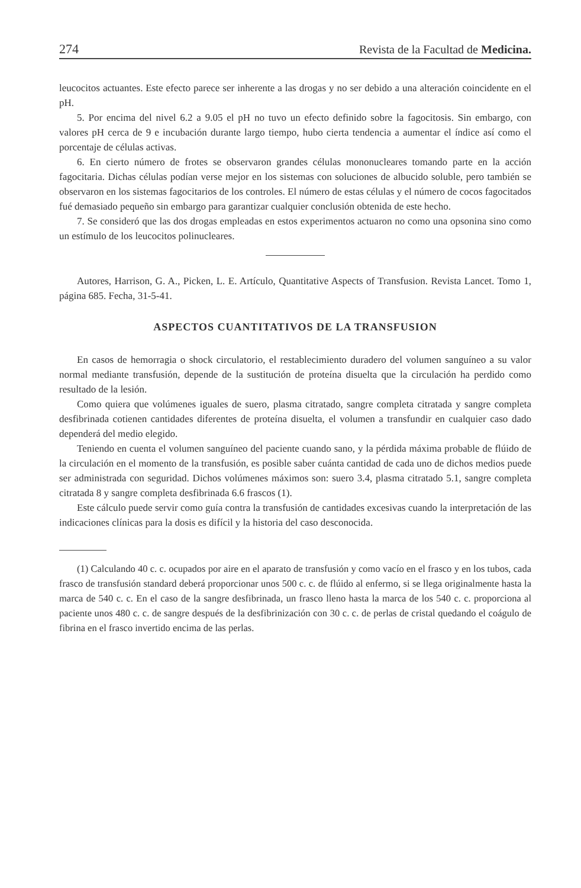274 Revista de la Facultad de Medicina.
leucocitos actuantes. Este efecto parece ser inherente a las drogas y no ser debido a una alteración coincidente en el pH.
5. Por encima del nivel 6.2 a 9.05 el pH no tuvo un efecto definido sobre la fagocitosis. Sin embargo, con valores pH cerca de 9 e incubación durante largo tiempo, hubo cierta tendencia a aumentar el índice así como el porcentaje de células activas.
6. En cierto número de frotes se observaron grandes células mononucleares tomando parte en la acción fagocitaria. Dichas células podían verse mejor en los sistemas con soluciones de albucido soluble, pero también se observaron en los sistemas fagocitarios de los controles. El número de estas células y el número de cocos fagocitados fué demasiado pequeño sin embargo para garantizar cualquier conclusión obtenida de este hecho.
7. Se consideró que las dos drogas empleadas en estos experimentos actuaron no como una opsonina sino como un estímulo de los leucocitos polinucleares.
Autores, Harrison, G. A., Picken, L. E. Artículo, Quantitative Aspects of Transfusion. Revista Lancet. Tomo 1, página 685. Fecha, 31-5-41.
ASPECTOS CUANTITATIVOS DE LA TRANSFUSION
En casos de hemorragia o shock circulatorio, el restablecimiento duradero del volumen sanguíneo a su valor normal mediante transfusión, depende de la sustitución de proteína disuelta que la circulación ha perdido como resultado de la lesión.
Como quiera que volúmenes iguales de suero, plasma citratado, sangre completa citratada y sangre completa desfibrinada cotienen cantidades diferentes de proteína disuelta, el volumen a transfundir en cualquier caso dado dependerá del medio elegido.
Teniendo en cuenta el volumen sanguíneo del paciente cuando sano, y la pérdida máxima probable de flúido de la circulación en el momento de la transfusión, es posible saber cuánta cantidad de cada uno de dichos medios puede ser administrada con seguridad. Dichos volúmenes máximos son: suero 3.4, plasma citratado 5.1, sangre completa citratada 8 y sangre completa desfibrinada 6.6 frascos (1).
Este cálculo puede servir como guía contra la transfusión de cantidades excesivas cuando la interpretación de las indicaciones clínicas para la dosis es difícil y la historia del caso desconocida.
(1) Calculando 40 c. c. ocupados por aire en el aparato de transfusión y como vacío en el frasco y en los tubos, cada frasco de transfusión standard deberá proporcionar unos 500 c. c. de flúido al enfermo, si se llega originalmente hasta la marca de 540 c. c. En el caso de la sangre desfibrinada, un frasco lleno hasta la marca de los 540 c. c. proporciona al paciente unos 480 c. c. de sangre después de la desfibrinización con 30 c. c. de perlas de cristal quedando el coágulo de fibrina en el frasco invertido encima de las perlas.